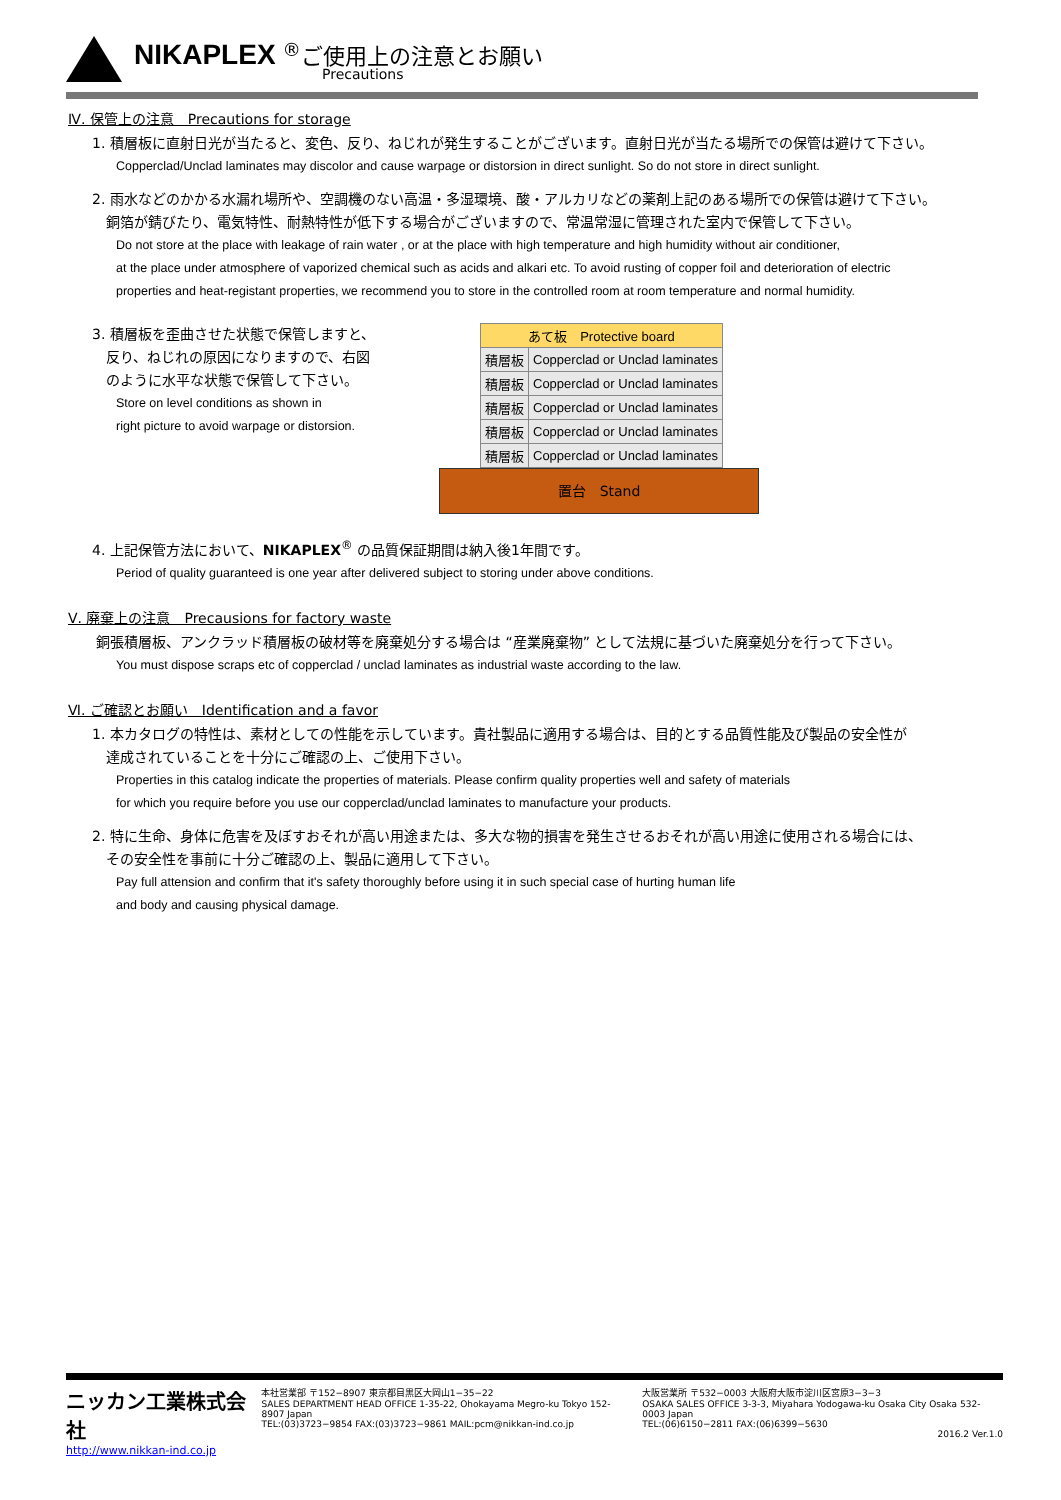NIKAPLEX <sup>®</sup>ご使用上の注意とお願い
Precautions
Ⅳ. 保管上の注意　Precautions for storage
1. 積層板に直射日光が当たると、変色、反り、ねじれが発生することがございます。直射日光が当たる場所での保管は避けて下さい。
Copperclad/Unclad laminates may discolor and cause warpage or distorsion in direct sunlight. So do not store in direct sunlight.
2. 雨水などのかかる水漏れ場所や、空調機のない高温・多湿環境、酸・アルカリなどの薬剤上記のある場所での保管は避けて下さい。
銅箔が錆びたり、電気特性、耐熱特性が低下する場合がございますので、常温常湿に管理された室内で保管して下さい。
Do not store at the place with leakage of rain water , or at the place with high temperature and high humidity without air conditioner,
at the place under atmosphere of vaporized chemical such as acids and alkari etc. To avoid rusting of copper foil and deterioration of electric
properties and heat-registant properties, we recommend you to store in the controlled room at room temperature and normal humidity.
3. 積層板を歪曲させた状態で保管しますと、
　反り、ねじれの原因になりますので、右図
　のように水平な状態で保管して下さい。
Store on level conditions as shown in
right picture to avoid warpage or distorsion.
| あて板 Protective board | |
| 積層板 | Copperclad or Unclad laminates |
| 積層板 | Copperclad or Unclad laminates |
| 積層板 | Copperclad or Unclad laminates |
| 積層板 | Copperclad or Unclad laminates |
| 積層板 | Copperclad or Unclad laminates |
置台　Stand
4. 上記保管方法において、NIKAPLEX<sup>®</sup> の品質保証期間は納入後1年間です。
Period of quality guaranteed is one year after delivered subject to storing under above conditions.
Ⅴ. 廃棄上の注意　Precausions for factory waste
銅張積層板、アンクラッド積層板の破材等を廃棄処分する場合は “産業廃棄物” として法規に基づいた廃棄処分を行って下さい。
You must dispose scraps etc of copperclad / unclad laminates as industrial waste according to the law.
Ⅵ. ご確認とお願い　Identification and a favor
1. 本カタログの特性は、素材としての性能を示しています。貴社製品に適用する場合は、目的とする品質性能及び製品の安全性が
達成されていることを十分にご確認の上、ご使用下さい。
Properties in this catalog indicate the properties of materials. Please confirm quality properties well and safety of materials
for which you require before you use our copperclad/unclad laminates to manufacture your products.
2. 特に生命、身体に危害を及ぼすおそれが高い用途または、多大な物的損害を発生させるおそれが高い用途に使用される場合には、
その安全性を事前に十分ご確認の上、製品に適用して下さい。
Pay full attension and confirm that it's safety thoroughly before using it in such special case of hurting human life
and body and causing physical damage.
ニッカン工業株式会社
http://www.nikkan-ind.co.jp
本社営業部 〒152−8907 東京都目黒区大岡山1−35−22
SALES DEPARTMENT HEAD OFFICE 1-35-22, Ohokayama Megro-ku Tokyo 152-8907 Japan
TEL:(03)3723−9854 FAX:(03)3723−9861 MAIL:pcm@nikkan-ind.co.jp
大阪営業所 〒532−0003 大阪府大阪市淀川区宮原3−3−3
OSAKA SALES OFFICE 3-3-3, Miyahara Yodogawa-ku Osaka City Osaka 532-0003 Japan
TEL:(06)6150−2811 FAX:(06)6399−5630
2016.2 Ver.1.0